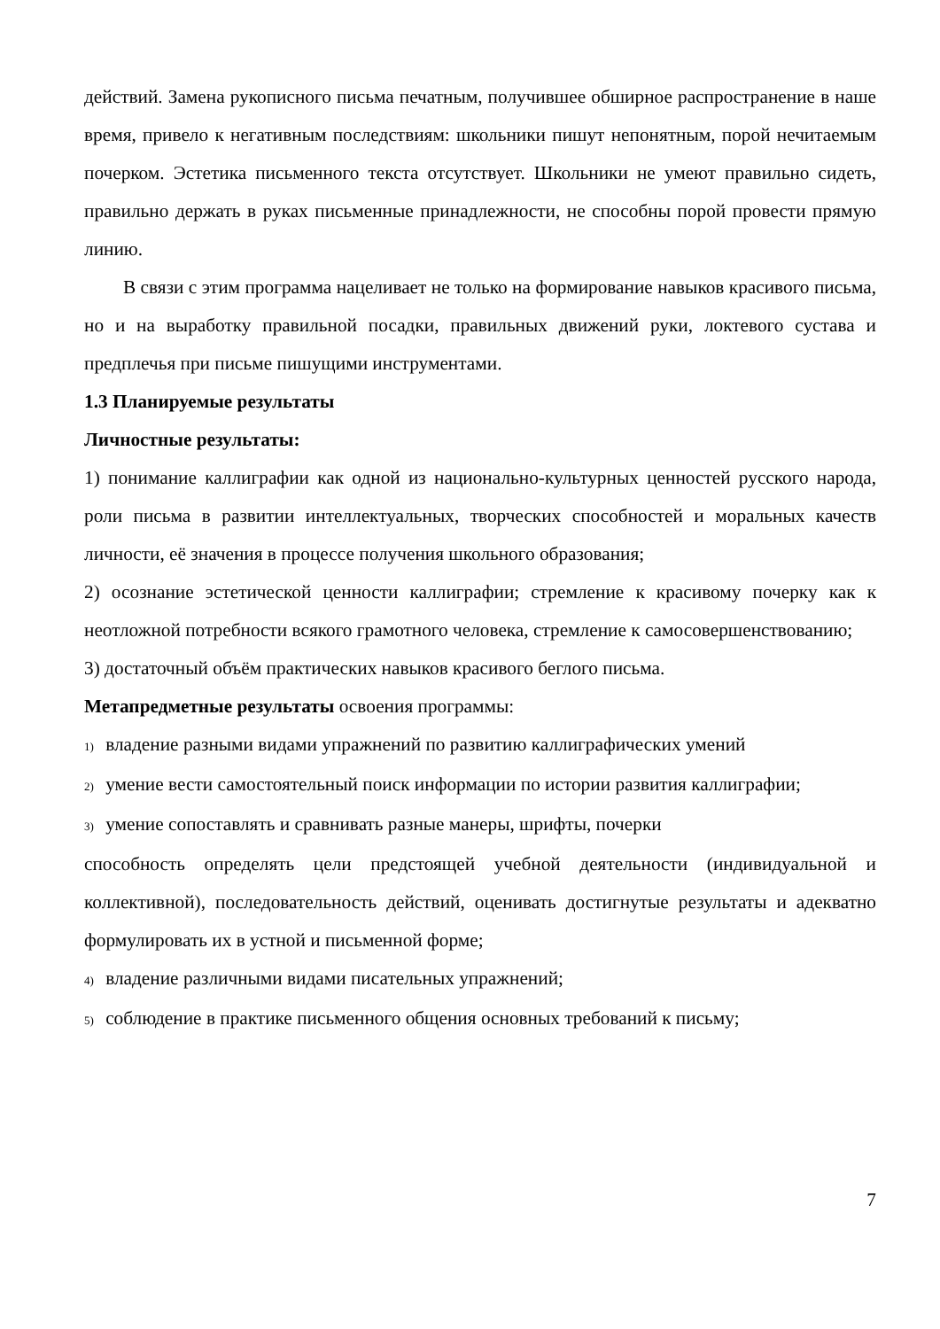действий. Замена рукописного письма печатным, получившее обширное распространение в наше время, привело к негативным последствиям: школьники пишут непонятным, порой нечитаемым почерком. Эстетика письменного текста отсутствует. Школьники не умеют правильно сидеть, правильно держать в руках письменные принадлежности, не способны порой провести прямую линию.
В связи с этим программа нацеливает не только на формирование навыков красивого письма, но и на выработку правильной посадки, правильных движений руки, локтевого сустава и предплечья при письме пишущими инструментами.
1.3 Планируемые результаты
Личностные результаты:
1) понимание каллиграфии как одной из национально-культурных ценностей русского народа, роли письма в развитии интеллектуальных, творческих способностей и моральных качеств личности, её значения в процессе получения школьного образования;
2) осознание эстетической ценности каллиграфии; стремление к красивому почерку как к неотложной потребности всякого грамотного человека, стремление к самосовершенствованию;
3) достаточный объём практических навыков красивого беглого письма.
Метапредметные результаты освоения программы:
1) владение разными видами упражнений по развитию каллиграфических умений
2) умение вести самостоятельный поиск информации по истории развития каллиграфии;
3) умение сопоставлять и сравнивать разные манеры, шрифты, почерки
способность определять цели предстоящей учебной деятельности (индивидуальной и коллективной), последовательность действий, оценивать достигнутые результаты и адекватно формулировать их в устной и письменной форме;
4) владение различными видами писательных упражнений;
5) соблюдение в практике письменного общения основных требований к письму;
7